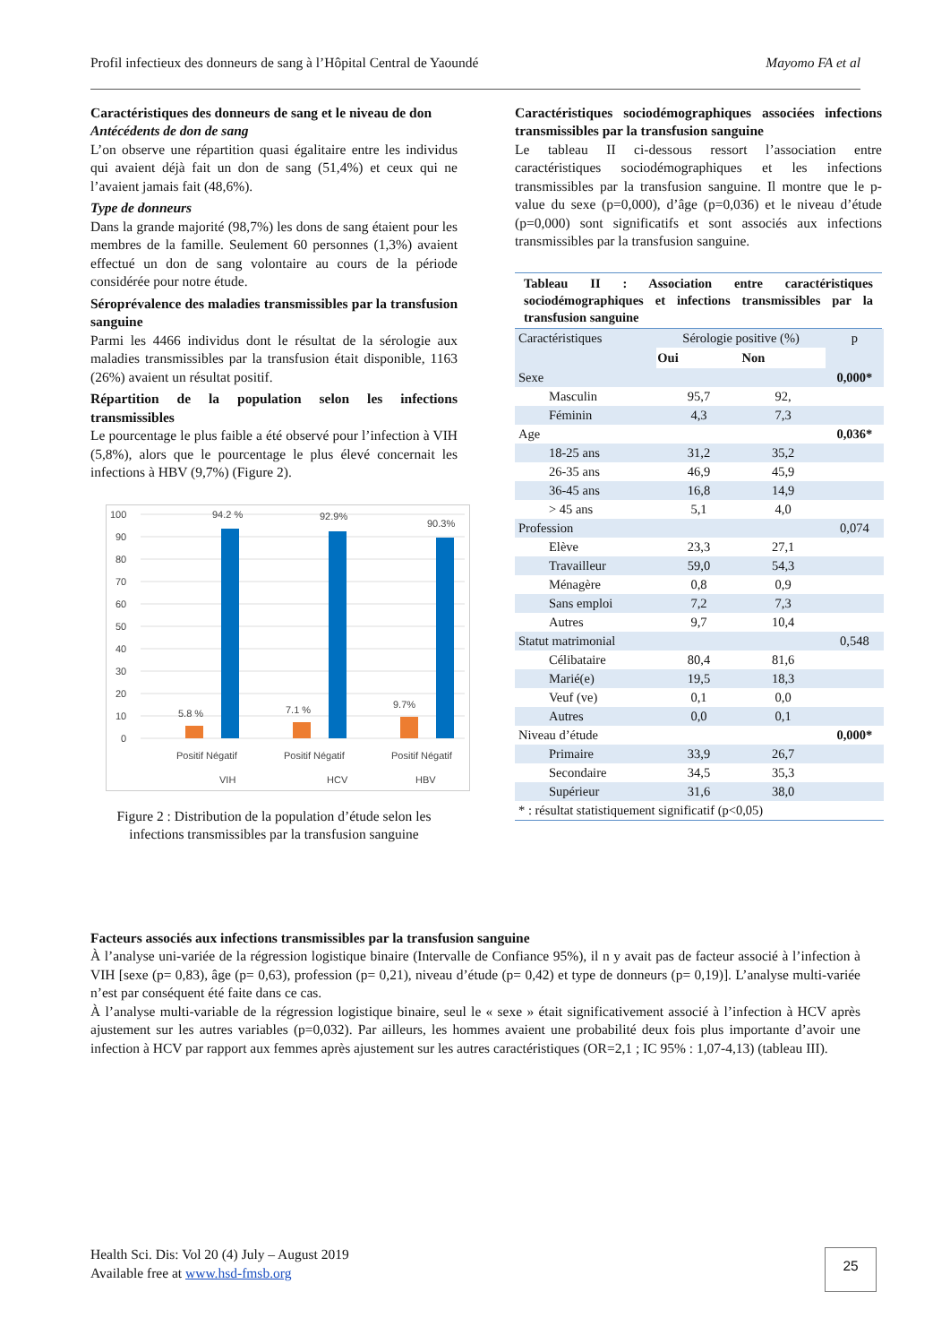Profil infectieux des donneurs de sang à l’Hôpital Central de Yaoundé Mayomo FA et al
Caractéristiques des donneurs de sang et le niveau de don
Antécédents de don de sang
L’on observe une répartition quasi égalitaire entre les individus qui avaient déjà fait un don de sang (51,4%) et ceux qui ne l’avaient jamais fait (48,6%).
Type de donneurs
Dans la grande majorité (98,7%) les dons de sang étaient pour les membres de la famille. Seulement 60 personnes (1,3%) avaient effectué un don de sang volontaire au cours de la période considérée pour notre étude.
Séroprévalence des maladies transmissibles par la transfusion sanguine
Parmi les 4466 individus dont le résultat de la sérologie aux maladies transmissibles par la transfusion était disponible, 1163 (26%) avaient un résultat positif.
Répartition de la population selon les infections transmissibles
Le pourcentage le plus faible a été observé pour l’infection à VIH (5,8%), alors que le pourcentage le plus élevé concernait les infections à HBV (9,7%) (Figure 2).
100
90
80
70
60
50
40
30
20
10
0
5.8 %
94.2 %
7.1 %
92.9%
9.7%
90.3%
Positif Négatif
Positif Négatif
Positif Négatif
VIH
HCV
HBV
Figure 2 : Distribution de la population d’étude selon les infections transmissibles par la transfusion sanguine
Caractéristiques sociodémographiques associées infections transmissibles par la transfusion sanguine
Le tableau II ci-dessous ressort l’association entre caractéristiques sociodémographiques et les infections transmissibles par la transfusion sanguine. Il montre que le p-value du sexe (p=0,000), d’âge (p=0,036) et le niveau d’étude (p=0,000) sont significatifs et sont associés aux infections transmissibles par la transfusion sanguine.
Tableau II : Association entre caractéristiques sociodémographiques et infections transmissibles par la transfusion sanguine
| Caractéristiques | Sérologie positive (%) | | p |
| | Oui | Non | |
| Sexe | | | 0,000* |
| Masculin | 95,7 | 92, | |
| Féminin | 4,3 | 7,3 | |
| Age | | | 0,036* |
| 18-25 ans | 31,2 | 35,2 | |
| 26-35 ans | 46,9 | 45,9 | |
| 36-45 ans | 16,8 | 14,9 | |
| > 45 ans | 5,1 | 4,0 | |
| Profession | | | 0,074 |
| Elève | 23,3 | 27,1 | |
| Travailleur | 59,0 | 54,3 | |
| Ménagère | 0,8 | 0,9 | |
| Sans emploi | 7,2 | 7,3 | |
| Autres | 9,7 | 10,4 | |
| Statut matrimonial | | | 0,548 |
| Célibataire | 80,4 | 81,6 | |
| Marié(e) | 19,5 | 18,3 | |
| Veuf (ve) | 0,1 | 0,0 | |
| Autres | 0,0 | 0,1 | |
| Niveau d’étude | | | 0,000* |
| Primaire | 33,9 | 26,7 | |
| Secondaire | 34,5 | 35,3 | |
| Supérieur | 31,6 | 38,0 | |
| * : résultat statistiquement significatif (p<0,05) | | | |
Facteurs associés aux infections transmissibles par la transfusion sanguine
À l’analyse uni-variée de la régression logistique binaire (Intervalle de Confiance 95%), il n y avait pas de facteur associé à l’infection à VIH [sexe (p= 0,83), âge (p= 0,63), profession (p= 0,21), niveau d’étude (p= 0,42) et type de donneurs (p= 0,19)]. L’analyse multi-variée n’est par conséquent été faite dans ce cas.
À l’analyse multi-variable de la régression logistique binaire, seul le « sexe » était significativement associé à l’infection à HCV après ajustement sur les autres variables (p=0,032). Par ailleurs, les hommes avaient une probabilité deux fois plus importante d’avoir une infection à HCV par rapport aux femmes après ajustement sur les autres caractéristiques (OR=2,1 ; IC 95% : 1,07-4,13) (tableau III).
Health Sci. Dis: Vol 20 (4) July – August 2019
Available free at www.hsd-fmsb.org
25